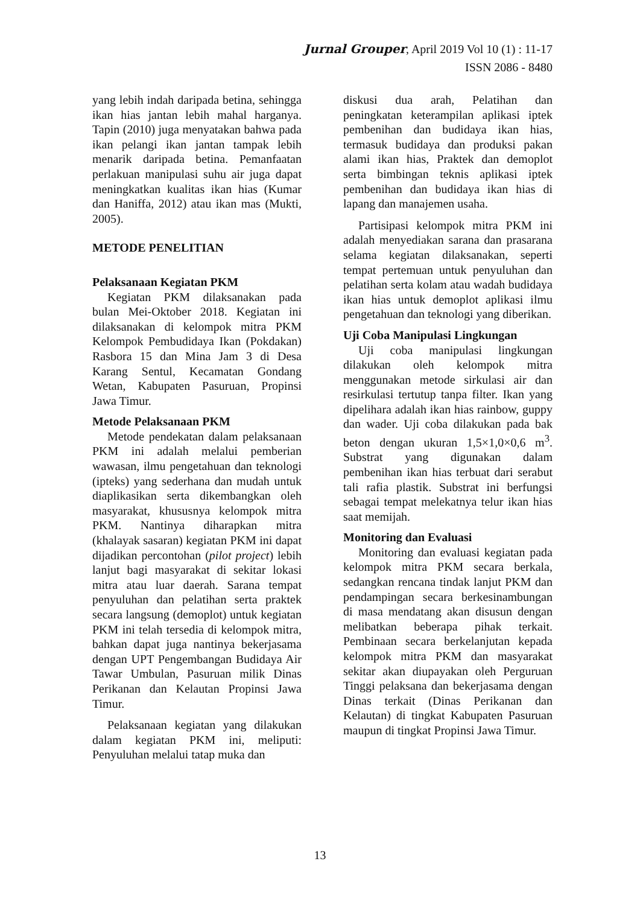Jurnal Grouper, April 2019 Vol 10 (1) : 11-17
ISSN 2086 - 8480
yang lebih indah daripada betina, sehingga ikan hias jantan lebih mahal harganya. Tapin (2010) juga menyatakan bahwa pada ikan pelangi ikan jantan tampak lebih menarik daripada betina. Pemanfaatan perlakuan manipulasi suhu air juga dapat meningkatkan kualitas ikan hias (Kumar dan Haniffa, 2012) atau ikan mas (Mukti, 2005).
METODE PENELITIAN
Pelaksanaan Kegiatan PKM
Kegiatan PKM dilaksanakan pada bulan Mei-Oktober 2018. Kegiatan ini dilaksanakan di kelompok mitra PKM Kelompok Pembudidaya Ikan (Pokdakan) Rasbora 15 dan Mina Jam 3 di Desa Karang Sentul, Kecamatan Gondang Wetan, Kabupaten Pasuruan, Propinsi Jawa Timur.
Metode Pelaksanaan PKM
Metode pendekatan dalam pelaksanaan PKM ini adalah melalui pemberian wawasan, ilmu pengetahuan dan teknologi (ipteks) yang sederhana dan mudah untuk diaplikasikan serta dikembangkan oleh masyarakat, khususnya kelompok mitra PKM. Nantinya diharapkan mitra (khalayak sasaran) kegiatan PKM ini dapat dijadikan percontohan (pilot project) lebih lanjut bagi masyarakat di sekitar lokasi mitra atau luar daerah. Sarana tempat penyuluhan dan pelatihan serta praktek secara langsung (demoplot) untuk kegiatan PKM ini telah tersedia di kelompok mitra, bahkan dapat juga nantinya bekerjasama dengan UPT Pengembangan Budidaya Air Tawar Umbulan, Pasuruan milik Dinas Perikanan dan Kelautan Propinsi Jawa Timur.
Pelaksanaan kegiatan yang dilakukan dalam kegiatan PKM ini, meliputi: Penyuluhan melalui tatap muka dan
diskusi dua arah, Pelatihan dan peningkatan keterampilan aplikasi iptek pembenihan dan budidaya ikan hias, termasuk budidaya dan produksi pakan alami ikan hias, Praktek dan demoplot serta bimbingan teknis aplikasi iptek pembenihan dan budidaya ikan hias di lapang dan manajemen usaha.
Partisipasi kelompok mitra PKM ini adalah menyediakan sarana dan prasarana selama kegiatan dilaksanakan, seperti tempat pertemuan untuk penyuluhan dan pelatihan serta kolam atau wadah budidaya ikan hias untuk demoplot aplikasi ilmu pengetahuan dan teknologi yang diberikan.
Uji Coba Manipulasi Lingkungan
Uji coba manipulasi lingkungan dilakukan oleh kelompok mitra menggunakan metode sirkulasi air dan resirkulasi tertutup tanpa filter. Ikan yang dipelihara adalah ikan hias rainbow, guppy dan wader. Uji coba dilakukan pada bak beton dengan ukuran 1,5×1,0×0,6 m<sup>3</sup>. Substrat yang digunakan dalam pembenihan ikan hias terbuat dari serabut tali rafia plastik. Substrat ini berfungsi sebagai tempat melekatnya telur ikan hias saat memijah.
Monitoring dan Evaluasi
Monitoring dan evaluasi kegiatan pada kelompok mitra PKM secara berkala, sedangkan rencana tindak lanjut PKM dan pendampingan secara berkesinambungan di masa mendatang akan disusun dengan melibatkan beberapa pihak terkait. Pembinaan secara berkelanjutan kepada kelompok mitra PKM dan masyarakat sekitar akan diupayakan oleh Perguruan Tinggi pelaksana dan bekerjasama dengan Dinas terkait (Dinas Perikanan dan Kelautan) di tingkat Kabupaten Pasuruan maupun di tingkat Propinsi Jawa Timur.
13